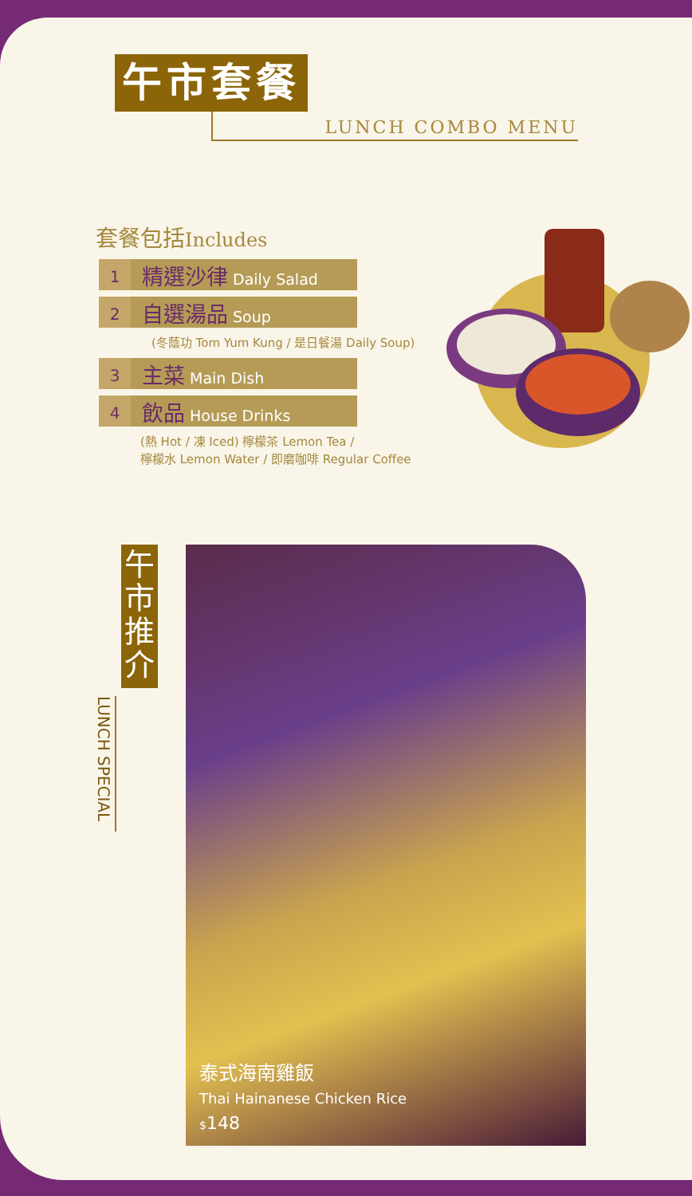午市套餐
LUNCH COMBO MENU
套餐包括Includes
1
精選沙律 Daily Salad
2
自選湯品 Soup
(冬蔭功 Tom Yum Kung / 是日餐湯 Daily Soup)
3
主菜 Main Dish
4
飲品 House Drinks
(熱 Hot / 凍 Iced) 檸檬茶 Lemon Tea /
檸檬水 Lemon Water / 即磨咖啡 Regular Coffee
LUNCH SPECIAL
午
市
推
介
泰式海南雞飯
Thai Hainanese Chicken Rice
$148